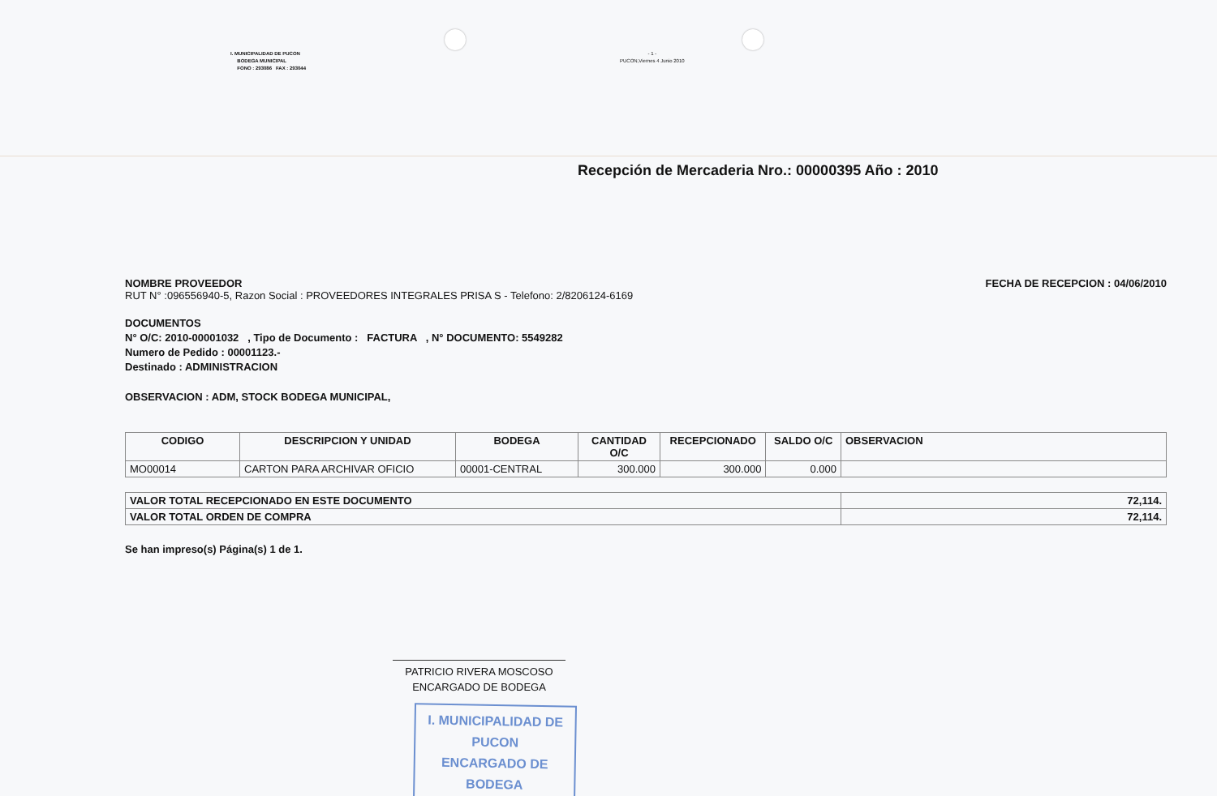I. MUNICIPALIDAD DE PUCON
BODEGA MUNICIPAL
FONO : 293086 FAX : 293044
- 1 -
PUCON,Viernes 4 Junio 2010
Recepción de Mercaderia Nro.: 00000395 Año : 2010
NOMBRE PROVEEDOR
RUT N° :096556940-5, Razon Social : PROVEEDORES INTEGRALES PRISA S - Telefono: 2/8206124-6169
FECHA DE RECEPCION : 04/06/2010
DOCUMENTOS
N° O/C: 2010-00001032 , Tipo de Documento : FACTURA , N° DOCUMENTO: 5549282
Numero de Pedido : 00001123.-
Destinado : ADMINISTRACION
OBSERVACION : ADM, STOCK BODEGA MUNICIPAL,
| CODIGO | DESCRIPCION Y UNIDAD | BODEGA | CANTIDAD O/C | RECEPCIONADO | SALDO O/C | OBSERVACION |
| --- | --- | --- | --- | --- | --- | --- |
| MO00014 | CARTON PARA ARCHIVAR OFICIO | 00001-CENTRAL | 300.000 | 300.000 | 0.000 | |
| VALOR TOTAL RECEPCIONADO EN ESTE DOCUMENTO | 72,114. |
| VALOR TOTAL ORDEN DE COMPRA | 72,114. |
Se han impreso(s) Página(s) 1 de 1.
PATRICIO RIVERA MOSCOSO
ENCARGADO DE BODEGA
I. MUNICIPALIDAD DE PUCON
ENCARGADO DE BODEGA